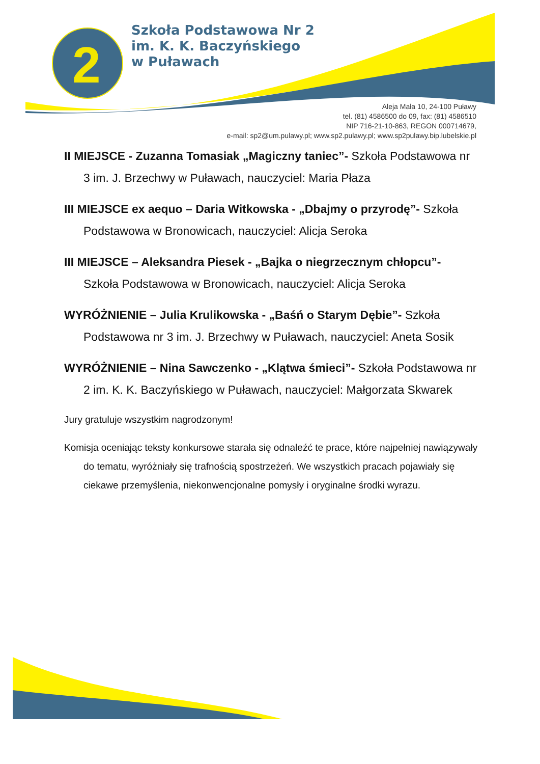2
Szkoła Podstawowa Nr 2
im. K. K. Baczyńskiego
w Puławach
Aleja Mała 10, 24-100 Puławy
tel. (81) 4586500 do 09, fax: (81) 4586510
NIP 716-21-10-863, REGON 000714679,
e-mail: sp2@um.pulawy.pl; www.sp2.pulawy.pl; www.sp2pulawy.bip.lubelskie.pl
II MIEJSCE - Zuzanna Tomasiak „Magiczny taniec”- Szkoła Podstawowa nr 3 im. J. Brzechwy w Puławach, nauczyciel: Maria Płaza
III MIEJSCE ex aequo – Daria Witkowska - „Dbajmy o przyrodę”- Szkoła Podstawowa w Bronowicach, nauczyciel: Alicja Seroka
III MIEJSCE – Aleksandra Piesek - „Bajka o niegrzecznym chłopcu”- Szkoła Podstawowa w Bronowicach, nauczyciel: Alicja Seroka
WYRÓŻNIENIE – Julia Krulikowska - „Baśń o Starym Dębie”- Szkoła Podstawowa nr 3 im. J. Brzechwy w Puławach, nauczyciel: Aneta Sosik
WYRÓŻNIENIE – Nina Sawczenko - „Klątwa śmieci”- Szkoła Podstawowa nr 2 im. K. K. Baczyńskiego w Puławach, nauczyciel: Małgorzata Skwarek
Jury gratuluje wszystkim nagrodzonym!
Komisja oceniając teksty konkursowe starała się odnaleźć te prace, które najpełniej nawiązywały do tematu, wyróżniały się trafnością spostrzeżeń. We wszystkich pracach pojawiały się ciekawe przemyślenia, niekonwencjonalne pomysły i oryginalne środki wyrazu.